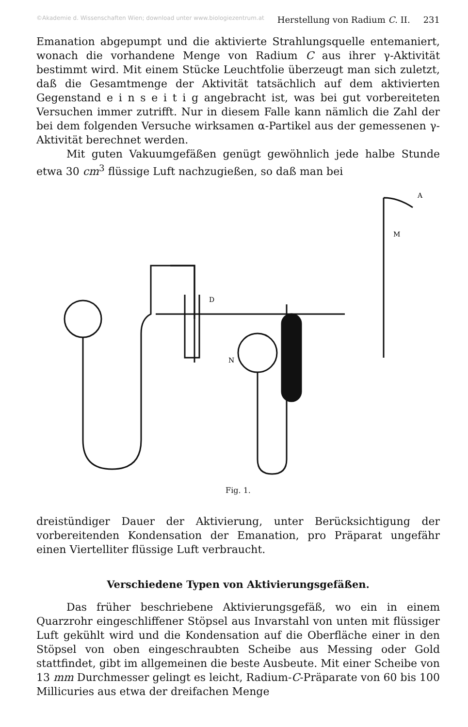©Akademie d. Wissenschaften Wien; download unter www.biologiezentrum.at Herstellung von Radium C. II. 231
Emanation abgepumpt und die aktivierte Strahlungsquelle entemaniert, wonach die vorhandene Menge von Radium C aus ihrer γ-Aktivität bestimmt wird. Mit einem Stücke Leuchtfolie überzeugt man sich zuletzt, daß die Gesamtmenge der Aktivität tatsächlich auf dem aktivierten Gegenstand e i n s e i t i g angebracht ist, was bei gut vorbereiteten Versuchen immer zutrifft. Nur in diesem Falle kann nämlich die Zahl der bei dem folgenden Versuche wirksamen α-Partikel aus der gemessenen γ-Aktivität berechnet werden.
Mit guten Vakuumgefäßen genügt gewöhnlich jede halbe Stunde etwa 30 cm<sup>3</sup> flüssige Luft nachzugießen, so daß man bei
N
D
M
A
Fig. 1.
dreistündiger Dauer der Aktivierung, unter Berücksichtigung der vorbereitenden Kondensation der Emanation, pro Präparat ungefähr einen Viertelliter flüssige Luft verbraucht.
Verschiedene Typen von Aktivierungsgefäßen.
Das früher beschriebene Aktivierungsgefäß, wo ein in einem Quarzrohr eingeschliffener Stöpsel aus Invarstahl von unten mit flüssiger Luft gekühlt wird und die Kondensation auf die Oberfläche einer in den Stöpsel von oben eingeschraubten Scheibe aus Messing oder Gold stattfindet, gibt im allgemeinen die beste Ausbeute. Mit einer Scheibe von 13 mm Durchmesser gelingt es leicht, Radium-C-Präparate von 60 bis 100 Millicuries aus etwa der dreifachen Menge